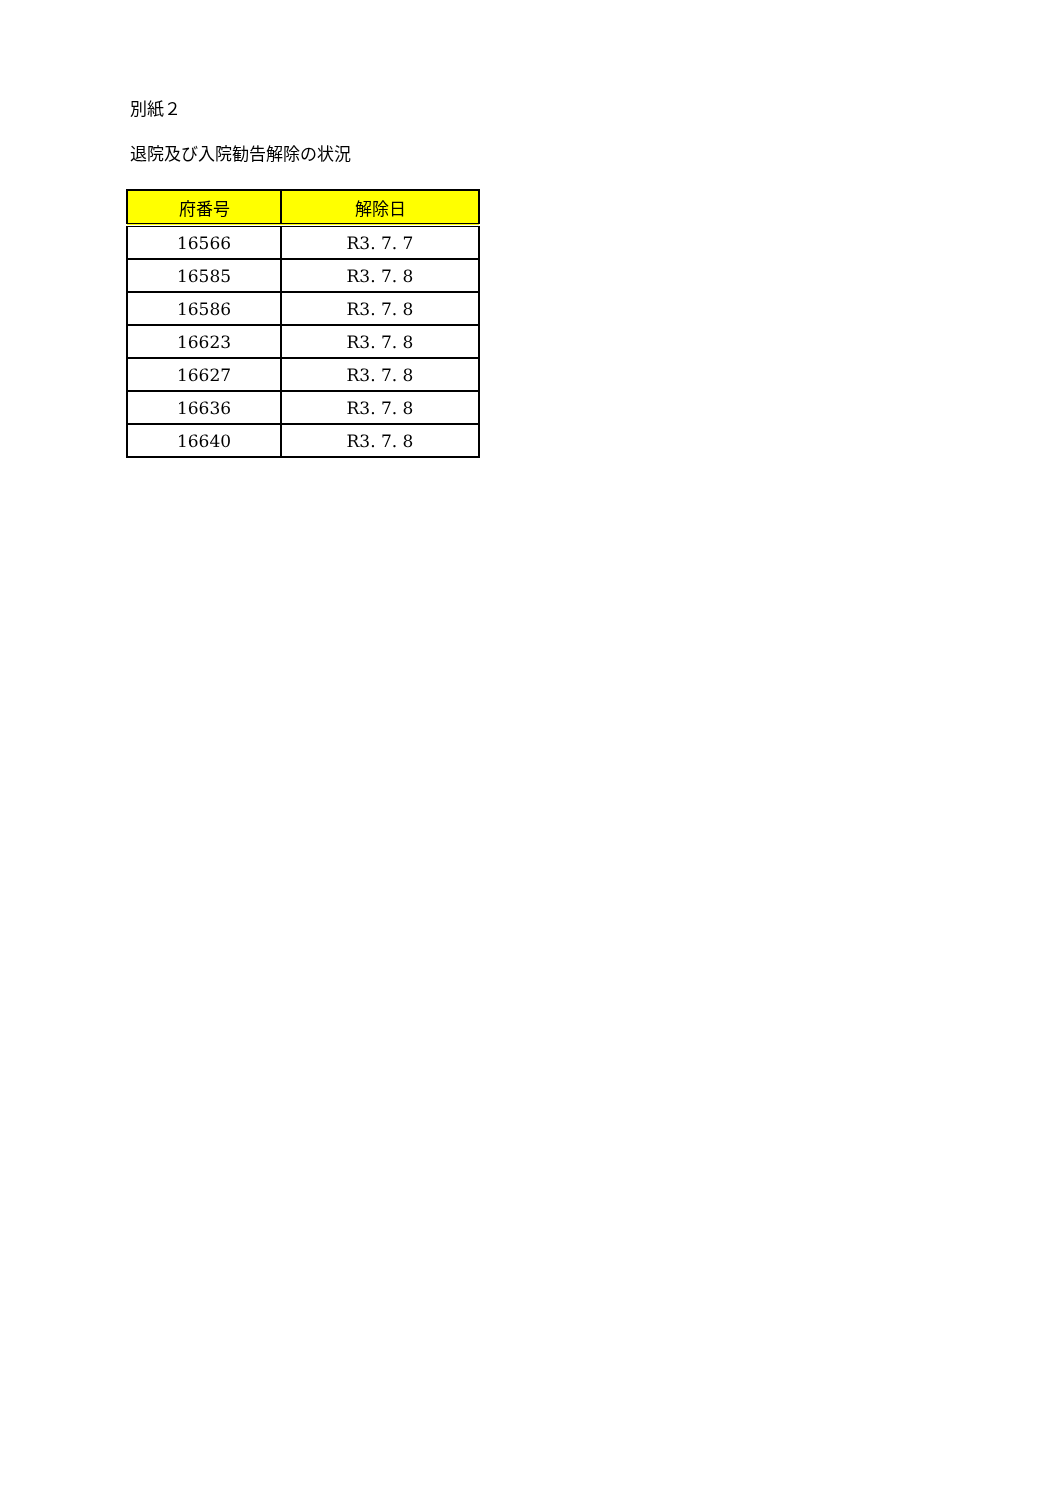別紙２
退院及び入院勧告解除の状況
| 府番号 | 解除日 |
| --- | --- |
| 16566 | R3. 7. 7 |
| 16585 | R3. 7. 8 |
| 16586 | R3. 7. 8 |
| 16623 | R3. 7. 8 |
| 16627 | R3. 7. 8 |
| 16636 | R3. 7. 8 |
| 16640 | R3. 7. 8 |